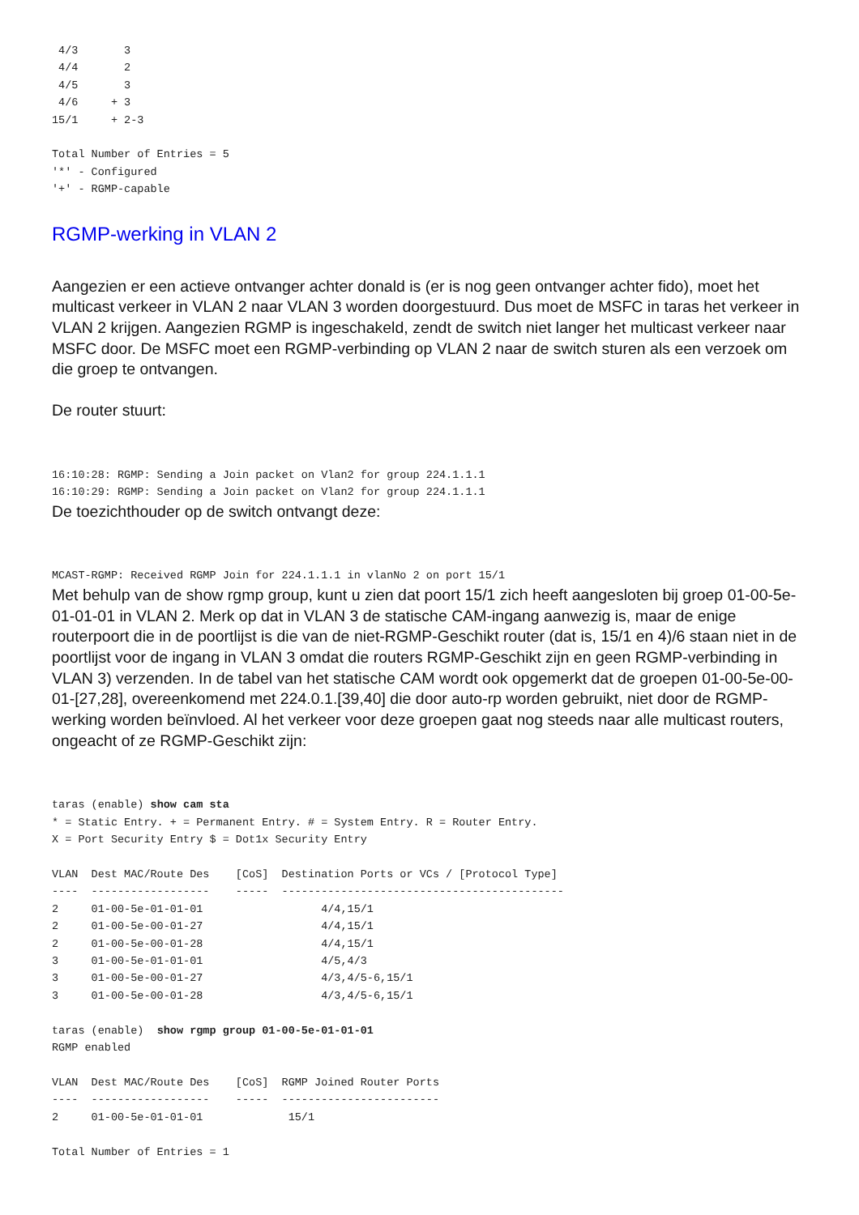4/3       3
 4/4       2
 4/5       3
 4/6     + 3
15/1     + 2-3

Total Number of Entries = 5
'*' - Configured
'+' - RGMP-capable
RGMP-werking in VLAN 2
Aangezien er een actieve ontvanger achter donald is (er is nog geen ontvanger achter fido), moet het multicast verkeer in VLAN 2 naar VLAN 3 worden doorgestuurd. Dus moet de MSFC in taras het verkeer in VLAN 2 krijgen. Aangezien RGMP is ingeschakeld, zendt de switch niet langer het multicast verkeer naar MSFC door. De MSFC moet een RGMP-verbinding op VLAN 2 naar de switch sturen als een verzoek om die groep te ontvangen.
De router stuurt:
16:10:28: RGMP: Sending a Join packet on Vlan2 for group 224.1.1.1
16:10:29: RGMP: Sending a Join packet on Vlan2 for group 224.1.1.1
De toezichthouder op de switch ontvangt deze:
MCAST-RGMP: Received RGMP Join for 224.1.1.1 in vlanNo 2 on port 15/1
Met behulp van de show rgmp group, kunt u zien dat poort 15/1 zich heeft aangesloten bij groep 01-00-5e-01-01-01 in VLAN 2. Merk op dat in VLAN 3 de statische CAM-ingang aanwezig is, maar de enige routerpoort die in de poortlijst is die van de niet-RGMP-Geschikt router (dat is, 15/1 en 4)/6 staan niet in de poortlijst voor de ingang in VLAN 3 omdat die routers RGMP-Geschikt zijn en geen RGMP-verbinding in VLAN 3) verzenden. In de tabel van het statische CAM wordt ook opgemerkt dat de groepen 01-00-5e-00-01-[27,28], overeenkomend met 224.0.1.[39,40] die door auto-rp worden gebruikt, niet door de RGMP-werking worden beïnvloed. Al het verkeer voor deze groepen gaat nog steeds naar alle multicast routers, ongeacht of ze RGMP-Geschikt zijn:
taras (enable) show cam sta
* = Static Entry. + = Permanent Entry. # = System Entry. R = Router Entry.
X = Port Security Entry $ = Dot1x Security Entry

VLAN  Dest MAC/Route Des    [CoS]  Destination Ports or VCs / [Protocol Type]
----  ------------------    -----  -------------------------------------------
2     01-00-5e-01-01-01                  4/4,15/1
2     01-00-5e-00-01-27                  4/4,15/1
2     01-00-5e-00-01-28                  4/4,15/1
3     01-00-5e-01-01-01                  4/5,4/3
3     01-00-5e-00-01-27                  4/3,4/5-6,15/1
3     01-00-5e-00-01-28                  4/3,4/5-6,15/1

taras (enable)  show rgmp group 01-00-5e-01-01-01
RGMP enabled

VLAN  Dest MAC/Route Des    [CoS]  RGMP Joined Router Ports
----  ------------------    -----  ------------------------
2     01-00-5e-01-01-01             15/1

Total Number of Entries = 1